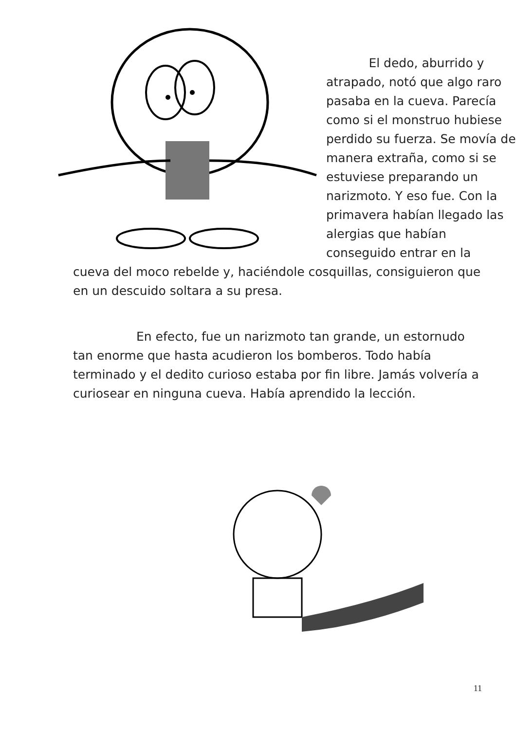El dedo, aburrido y atrapado, notó que algo raro pasaba en la cueva. Parecía como si el monstruo hubiese perdido su fuerza. Se movía de manera extraña, como si se estuviese preparando un narizmoto. Y eso fue. Con la primavera habían llegado las alergias que habían conseguido entrar en la
cueva del moco rebelde y, haciéndole cosquillas, consiguieron que en un descuido soltara a su presa.
En efecto, fue un narizmoto tan grande, un estornudo tan enorme que hasta acudieron los bomberos. Todo había terminado y el dedito curioso estaba por fin libre. Jamás volvería a curiosear en ninguna cueva. Había aprendido la lección.
11